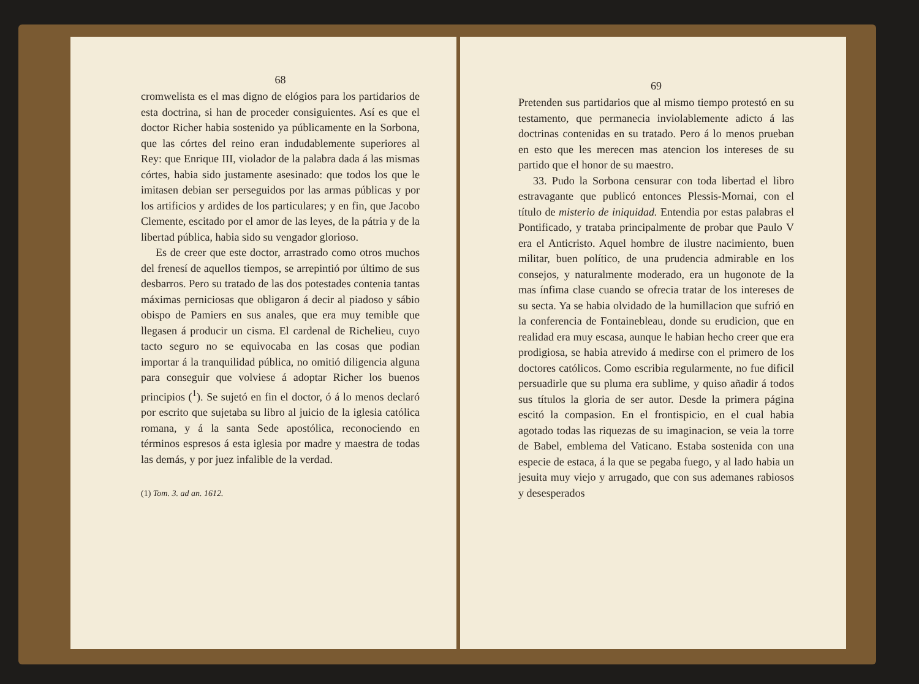68
cromwelista es el mas digno de elógios para los partidarios de esta doctrina, si han de proceder consiguientes. Así es que el doctor Richer habia sostenido ya públicamente en la Sorbona, que las córtes del reino eran indudablemente superiores al Rey: que Enrique III, violador de la palabra dada á las mismas córtes, habia sido justamente asesinado: que todos los que le imitasen debian ser perseguidos por las armas públicas y por los artificios y ardides de los particulares; y en fin, que Jacobo Clemente, escitado por el amor de las leyes, de la pátria y de la libertad pública, habia sido su vengador glorioso.
Es de creer que este doctor, arrastrado como otros muchos del frenesí de aquellos tiempos, se arrepintió por último de sus desbarros. Pero su tratado de las dos potestades contenia tantas máximas perniciosas que obligaron á decir al piadoso y sábio obispo de Pamiers en sus anales, que era muy temible que llegasen á producir un cisma. El cardenal de Richelieu, cuyo tacto seguro no se equivocaba en las cosas que podian importar á la tranquilidad pública, no omitió diligencia alguna para conseguir que volviese á adoptar Richer los buenos principios (<sup>1</sup>). Se sujetó en fin el doctor, ó á lo menos declaró por escrito que sujetaba su libro al juicio de la iglesia católica romana, y á la santa Sede apostólica, reconociendo en términos espresos á esta iglesia por madre y maestra de todas las demás, y por juez infalible de la verdad.
(1) Tom. 3. ad an. 1612.
69
Pretenden sus partidarios que al mismo tiempo protestó en su testamento, que permanecia inviolablemente adicto á las doctrinas contenidas en su tratado. Pero á lo menos prueban en esto que les merecen mas atencion los intereses de su partido que el honor de su maestro.
33. Pudo la Sorbona censurar con toda libertad el libro estravagante que publicó entonces Plessis-Mornai, con el título de misterio de iniquidad. Entendia por estas palabras el Pontificado, y trataba principalmente de probar que Paulo V era el Anticristo. Aquel hombre de ilustre nacimiento, buen militar, buen político, de una prudencia admirable en los consejos, y naturalmente moderado, era un hugonote de la mas ínfima clase cuando se ofrecia tratar de los intereses de su secta. Ya se habia olvidado de la humillacion que sufrió en la conferencia de Fontainebleau, donde su erudicion, que en realidad era muy escasa, aunque le habian hecho creer que era prodigiosa, se habia atrevido á medirse con el primero de los doctores católicos. Como escribia regularmente, no fue dificil persuadirle que su pluma era sublime, y quiso añadir á todos sus títulos la gloria de ser autor. Desde la primera página escitó la compasion. En el frontispicio, en el cual habia agotado todas las riquezas de su imaginacion, se veia la torre de Babel, emblema del Vaticano. Estaba sostenida con una especie de estaca, á la que se pegaba fuego, y al lado habia un jesuita muy viejo y arrugado, que con sus ademanes rabiosos y desesperados